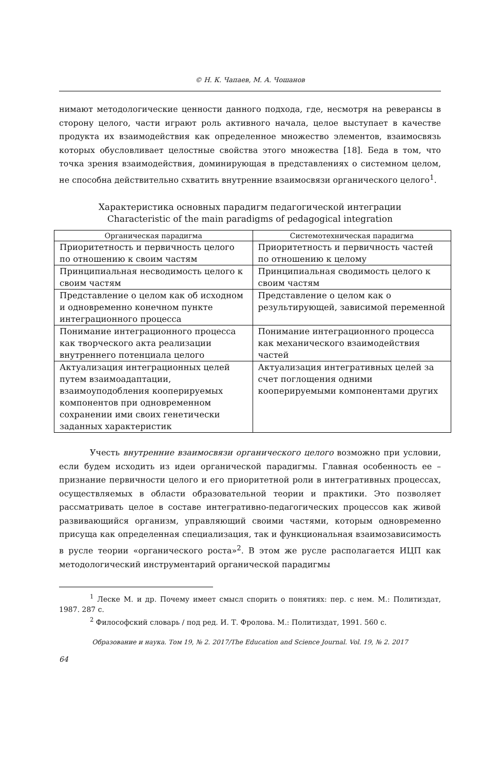© Н. К. Чапаев, М. А. Чошанов
нимают методологические ценности данного подхода, где, несмотря на реверансы в сторону целого, части играют роль активного начала, целое выступает в качестве продукта их взаимодействия как определенное множество элементов, взаимосвязь которых обусловливает целостные свойства этого множества [18]. Беда в том, что точка зрения взаимодействия, доминирующая в представлениях о системном целом, не способна действительно схватить внутренние взаимосвязи органического целого<sup>1</sup>.
Характеристика основных парадигм педагогической интеграции
Characteristic of the main paradigms of pedagogical integration
| Органическая парадигма | Системотехническая парадигма |
| --- | --- |
| Приоритетность и первичность целого по отношению к своим частям | Приоритетность и первичность частей по отношению к целому |
| Принципиальная несводимость целого к своим частям | Принципиальная сводимость целого к своим частям |
| Представление о целом как об исходном и одновременно конечном пункте интеграционного процесса | Представление о целом как о результирующей, зависимой переменной |
| Понимание интеграционного процесса как творческого акта реализации внутреннего потенциала целого | Понимание интеграционного процесса как механического взаимодействия частей |
| Актуализация интеграционных целей путем взаимоадаптации, взаимоуподобления кооперируемых компонентов при одновременном сохранении ими своих генетически заданных характеристик | Актуализация интегративных целей за счет поглощения одними кооперируемыми компонентами других |
Учесть внутренние взаимосвязи органического целого возможно при условии, если будем исходить из идеи органической парадигмы. Главная особенность ее – признание первичности целого и его приоритетной роли в интегративных процессах, осуществляемых в области образовательной теории и практики. Это позволяет рассматривать целое в составе интегративно-педагогических процессов как живой развивающийся организм, управляющий своими частями, которым одновременно присуща как определенная специализация, так и функциональная взаимозависимость в русле теории «органического роста»<sup>2</sup>. В этом же русле располагается ИЦП как методологический инструментарий органической парадигмы
<sup>1</sup> Леске М. и др. Почему имеет смысл спорить о понятиях: пер. с нем. М.: Политиздат, 1987. 287 с.
<sup>2</sup> Философский словарь / под ред. И. Т. Фролова. М.: Политиздат, 1991. 560 с.
Образование и наука. Том 19, № 2. 2017/The Education and Science Journal. Vol. 19, № 2. 2017
64